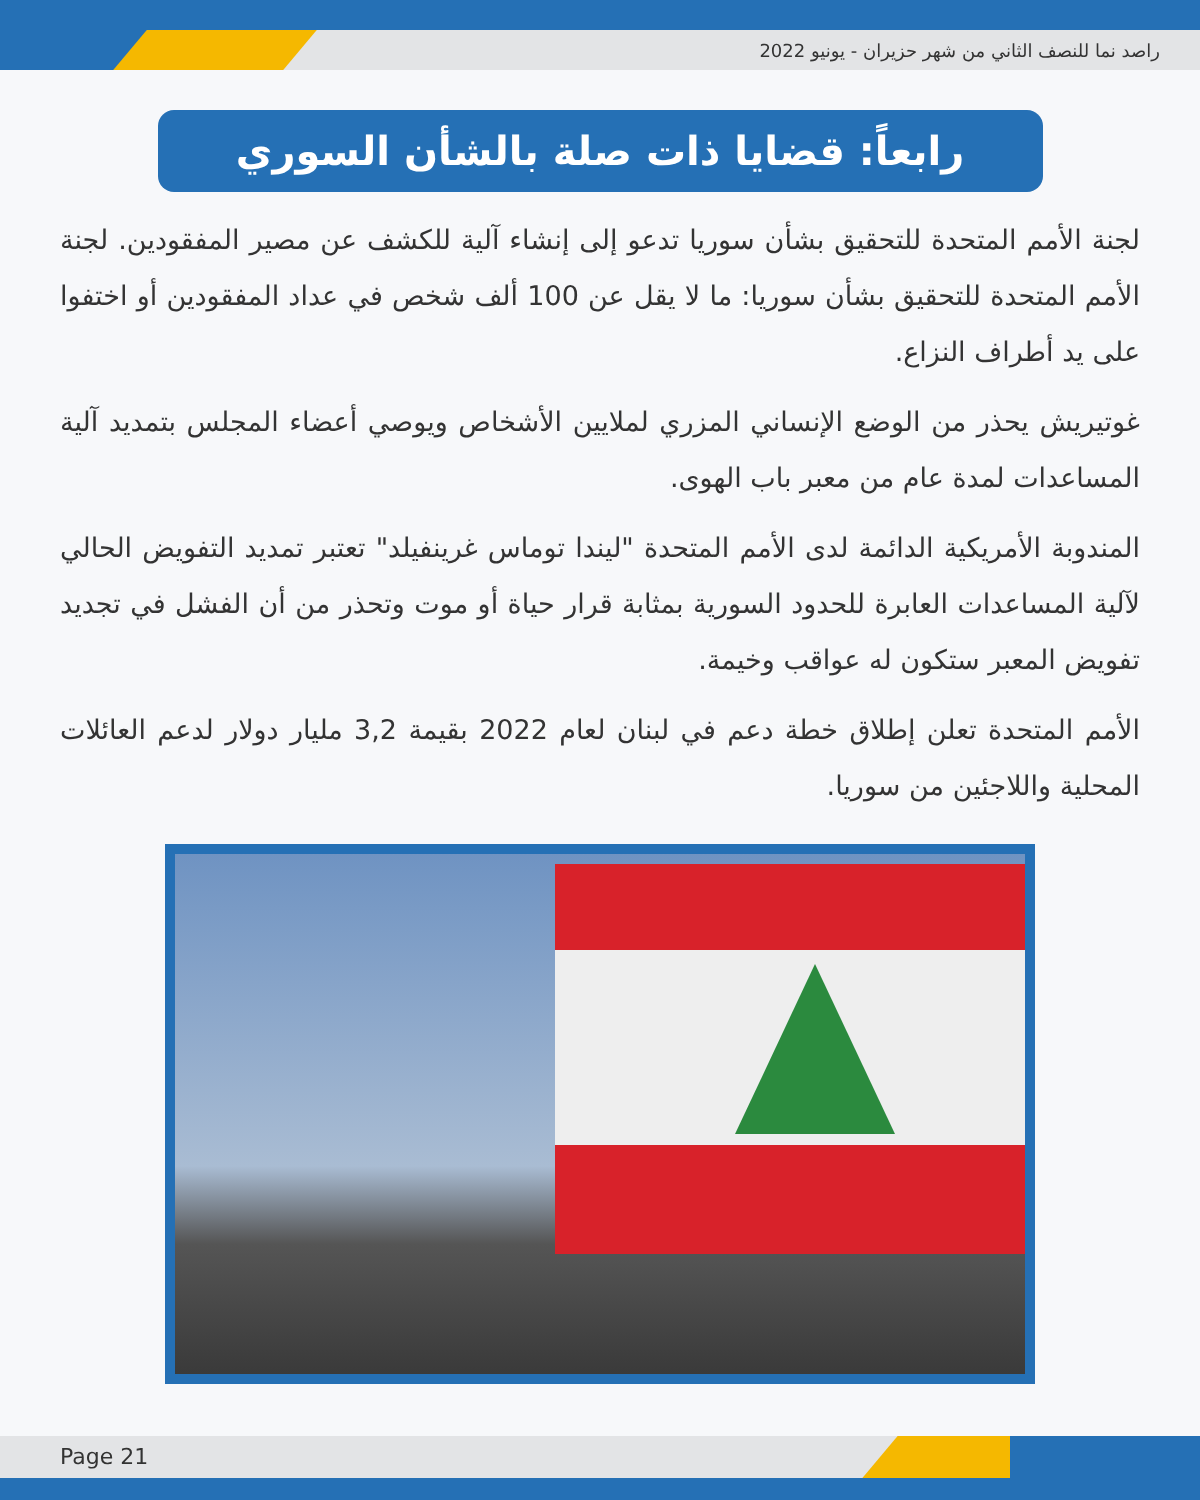راصد نما للنصف الثاني من شهر حزيران - يونيو 2022
رابعاً: قضايا ذات صلة بالشأن السوري
لجنة الأمم المتحدة للتحقيق بشأن سوريا تدعو إلى إنشاء آلية للكشف عن مصير المفقودين. لجنة الأمم المتحدة للتحقيق بشأن سوريا: ما لا يقل عن 100 ألف شخص في عداد المفقودين أو اختفوا على يد أطراف النزاع.
غوتيريش يحذر من الوضع الإنساني المزري لملايين الأشخاص ويوصي أعضاء المجلس بتمديد آلية المساعدات لمدة عام من معبر باب الهوى.
المندوبة الأمريكية الدائمة لدى الأمم المتحدة "ليندا توماس غرينفيلد" تعتبر تمديد التفويض الحالي لآلية المساعدات العابرة للحدود السورية بمثابة قرار حياة أو موت وتحذر من أن الفشل في تجديد تفويض المعبر ستكون له عواقب وخيمة.
الأمم المتحدة تعلن إطلاق خطة دعم في لبنان لعام 2022 بقيمة 3,2 مليار دولار لدعم العائلات المحلية واللاجئين من سوريا.
Page 21